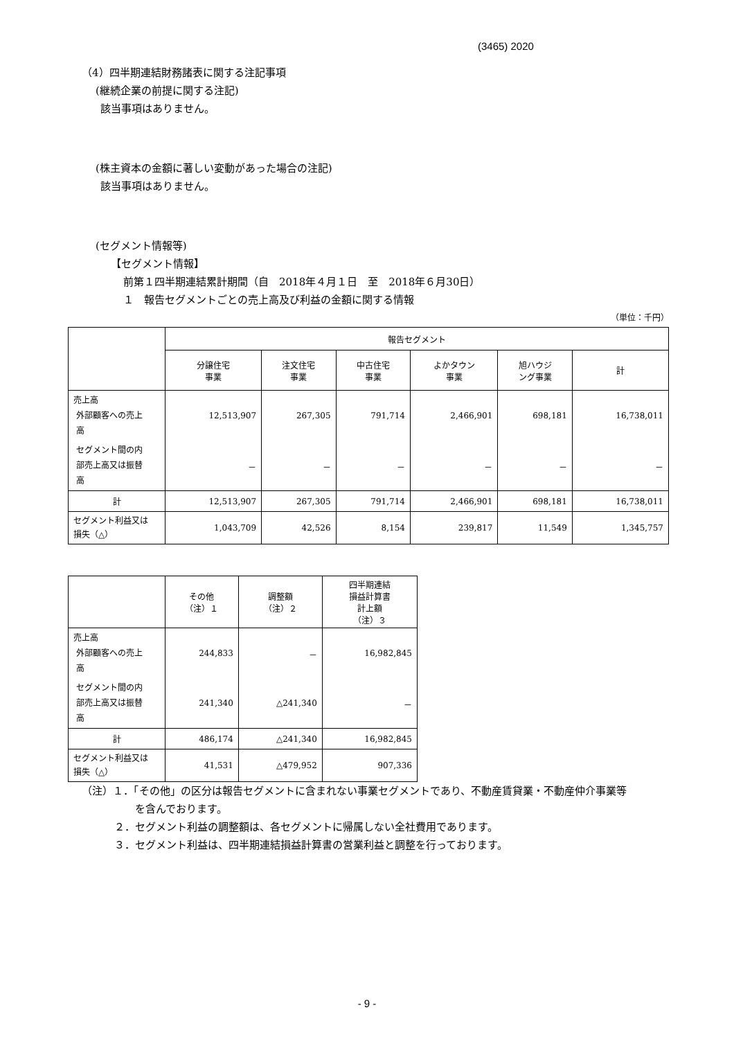(3465) 2020
（4）四半期連結財務諸表に関する注記事項
(継続企業の前提に関する注記)
該当事項はありません。
(株主資本の金額に著しい変動があった場合の注記)
該当事項はありません。
(セグメント情報等)
【セグメント情報】
前第１四半期連結累計期間（自　2018年４月１日　至　2018年６月30日）
１　報告セグメントごとの売上高及び利益の金額に関する情報
（単位：千円）
| | 報告セグメント | | | | | |
| --- | --- | --- | --- | --- | --- | --- |
| | 分譲住宅 事業 | 注文住宅 事業 | 中古住宅 事業 | よかタウン 事業 | 旭ハウジ ング事業 | 計 |
| 売上高 外部顧客への売上 高 | 12,513,907 | 267,305 | 791,714 | 2,466,901 | 698,181 | 16,738,011 |
| セグメント間の内 部売上高又は振替 高 | － | － | － | － | － | － |
| 計 | 12,513,907 | 267,305 | 791,714 | 2,466,901 | 698,181 | 16,738,011 |
| セグメント利益又は 損失（△） | 1,043,709 | 42,526 | 8,154 | 239,817 | 11,549 | 1,345,757 |
| | その他 （注）１ | 調整額 （注）２ | 四半期連結 損益計算書 計上額 （注）３ |
| --- | --- | --- | --- |
| 売上高 外部顧客への売上 高 | 244,833 | － | 16,982,845 |
| セグメント間の内 部売上高又は振替 高 | 241,340 | △241,340 | － |
| 計 | 486,174 | △241,340 | 16,982,845 |
| セグメント利益又は 損失（△） | 41,531 | △479,952 | 907,336 |
（注）１．「その他」の区分は報告セグメントに含まれない事業セグメントであり、不動産賃貸業・不動産仲介事業等
を含んでおります。
２．セグメント利益の調整額は、各セグメントに帰属しない全社費用であります。
３．セグメント利益は、四半期連結損益計算書の営業利益と調整を行っております。
- 9 -